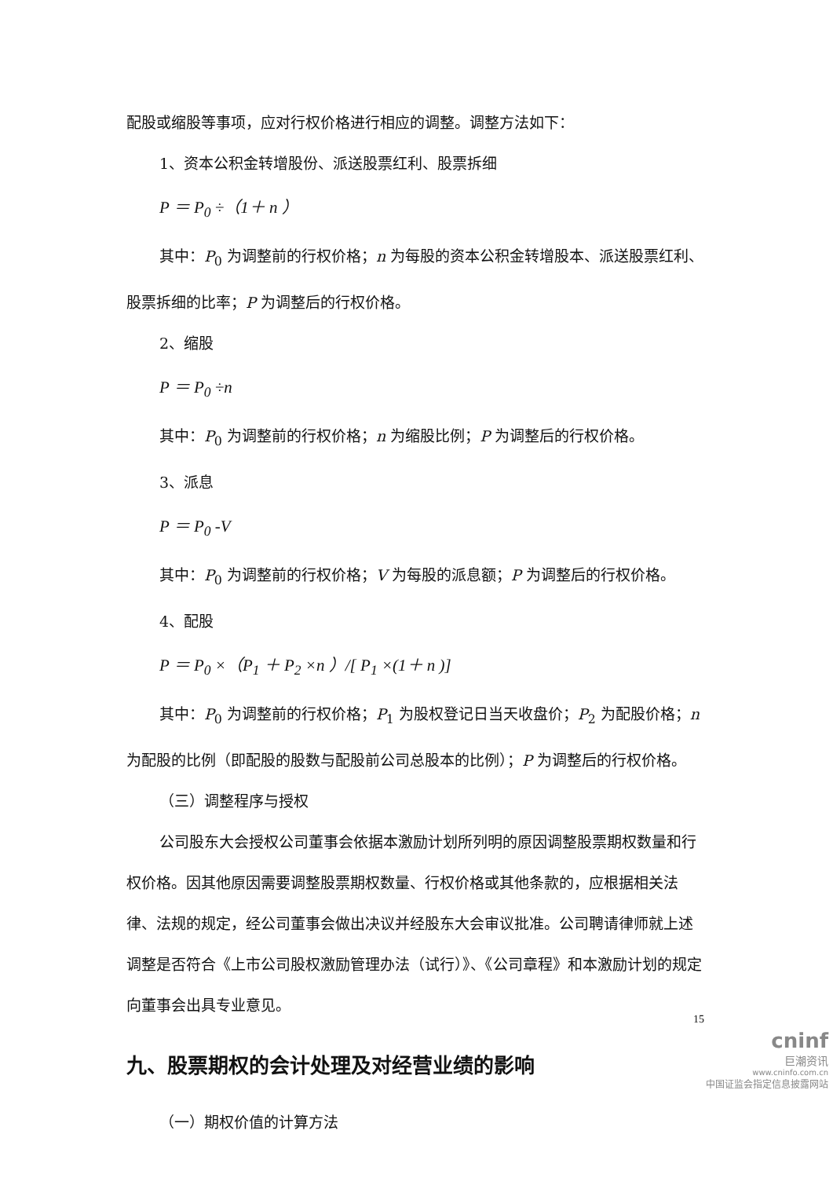配股或缩股等事项，应对行权价格进行相应的调整。调整方法如下：
1、资本公积金转增股份、派送股票红利、股票拆细
P ＝ P<sub>0</sub> ÷（1＋ n ）
其中：P<sub>0</sub> 为调整前的行权价格；n 为每股的资本公积金转增股本、派送股票红利、股票拆细的比率；P 为调整后的行权价格。
2、缩股
P ＝ P<sub>0</sub> ÷n
其中：P<sub>0</sub> 为调整前的行权价格；n 为缩股比例；P 为调整后的行权价格。
3、派息
P ＝ P<sub>0</sub> -V
其中：P<sub>0</sub> 为调整前的行权价格；V 为每股的派息额；P 为调整后的行权价格。
4、配股
P ＝ P<sub>0</sub> ×（P<sub>1</sub> ＋ P<sub>2</sub> ×n ）/[ P<sub>1</sub> ×(1＋ n )]
其中：P<sub>0</sub> 为调整前的行权价格；P<sub>1</sub> 为股权登记日当天收盘价；P<sub>2</sub> 为配股价格；n 为配股的比例（即配股的股数与配股前公司总股本的比例）；P 为调整后的行权价格。
（三）调整程序与授权
公司股东大会授权公司董事会依据本激励计划所列明的原因调整股票期权数量和行权价格。因其他原因需要调整股票期权数量、行权价格或其他条款的，应根据相关法律、法规的规定，经公司董事会做出决议并经股东大会审议批准。公司聘请律师就上述调整是否符合《上市公司股权激励管理办法（试行）》、《公司章程》和本激励计划的规定向董事会出具专业意见。
九、股票期权的会计处理及对经营业绩的影响
（一）期权价值的计算方法
15
cninf
巨潮资讯
www.cninfo.com.cn
中国证监会指定信息披露网站